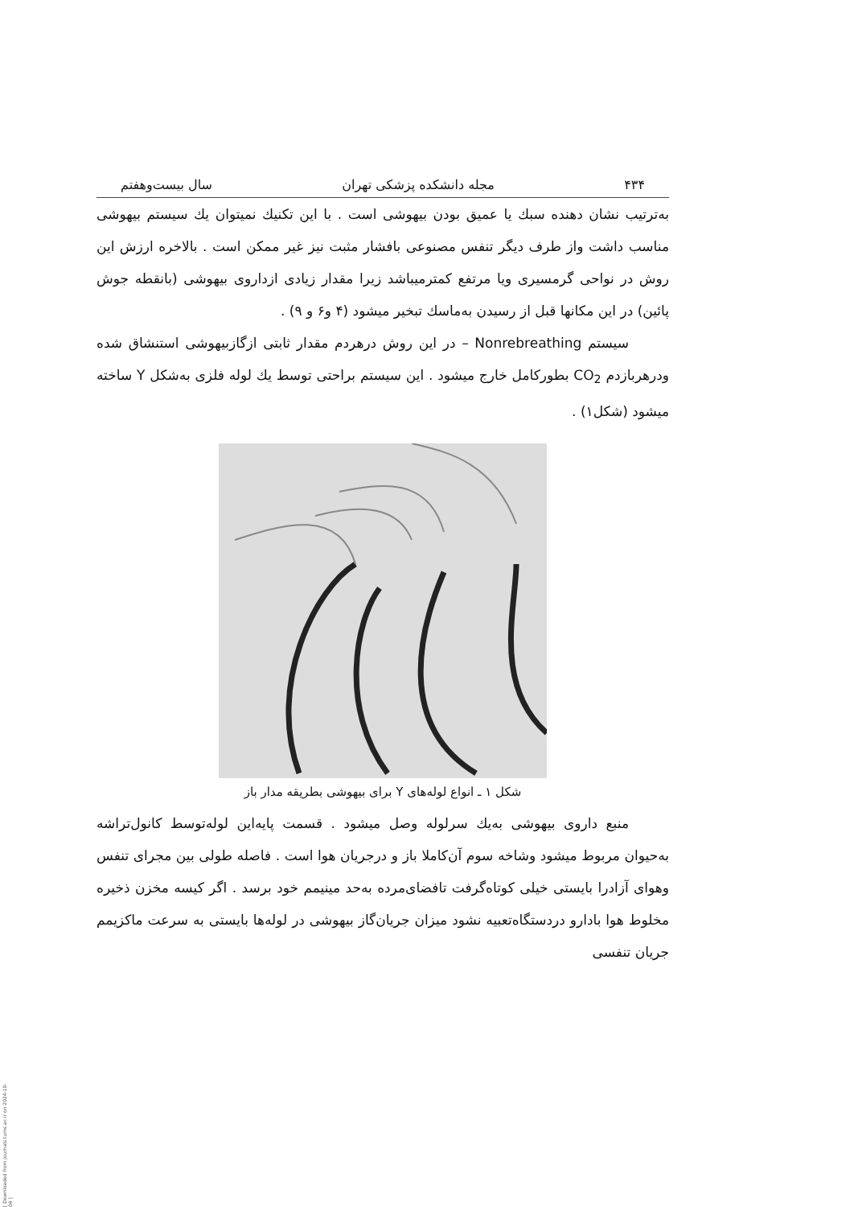۴۳۴ مجله دانشکده پزشکی تهران سال بیست‌وهفتم
به‌ترتیب نشان دهنده سبك یا عمیق بودن بیهوشی است . با این تکنیك نمیتوان یك سیستم بیهوشی مناسب داشت واز طرف دیگر تنفس مصنوعی بافشار مثبت نیز غیر ممکن است . بالاخره ارزش این روش در نواحی گرمسیری ویا مرتفع کمترمیباشد زیرا مقدار زیادی ازداروی بیهوشی (بانقطه جوش پائین) در این مکانها قبل از رسیدن به‌ماسك تبخیر میشود (۴ و۶ و ۹) .
سیستم Nonrebreathing – در این روش درهردم مقدار ثابتی ازگازبیهوشی استنشاق شده ودرهربازدم CO<sub>2</sub> بطورکامل خارج میشود . این سیستم براحتی توسط یك لوله فلزی به‌شکل Y ساخته میشود (شکل۱) .
شکل ۱ ـ انواع لوله‌های Y برای بیهوشی بطریقه مدار باز
منبع داروی بیهوشی به‌یك سرلوله وصل میشود . قسمت پایه‌این لوله‌توسط کانول‌تراشه به‌حیوان مربوط میشود وشاخه سوم آن‌کاملا باز و درجریان هوا است . فاصله طولی بین مجرای تنفس وهوای آزادرا بایستی خیلی کوتاه‌گرفت تافضای‌مرده به‌حد مینیمم خود برسد . اگر کیسه مخزن ذخیره مخلوط هوا بادارو دردستگاه‌تعبیه نشود میزان جریان‌گاز بیهوشی در لوله‌ها بایستی به سرعت ماکزیمم جریان تنفسی
[ Downloaded from journals.tums.ac.ir on 2024-10-04 ]